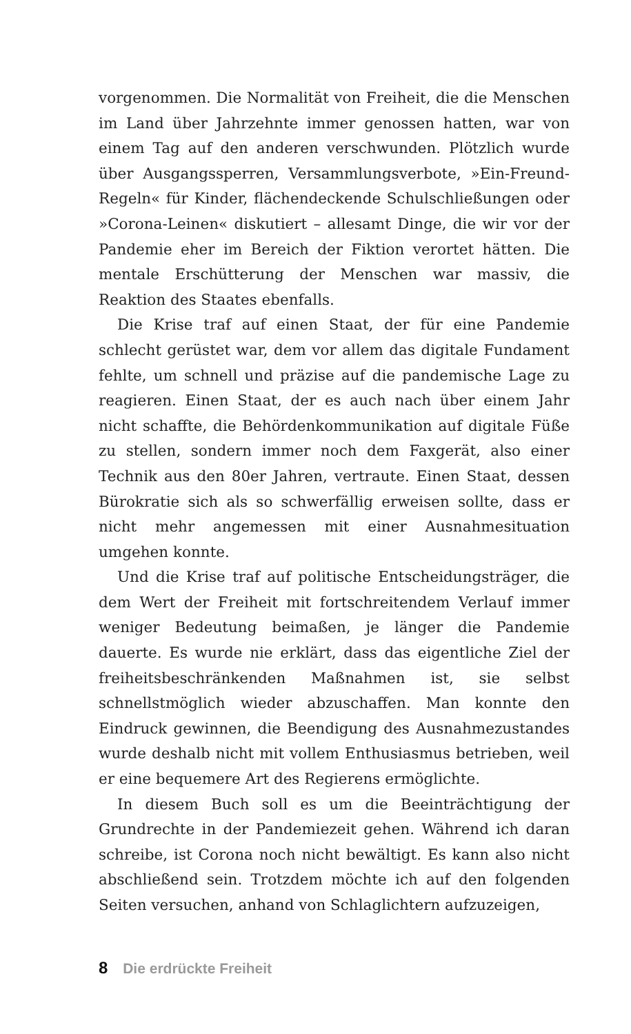vorgenommen. Die Normalität von Freiheit, die die Menschen im Land über Jahrzehnte immer genossen hatten, war von einem Tag auf den anderen verschwunden. Plötzlich wurde über Ausgangssperren, Versammlungsverbote, »Ein-Freund-Regeln« für Kinder, flächendeckende Schulschließungen oder »Corona-Leinen« diskutiert – allesamt Dinge, die wir vor der Pandemie eher im Bereich der Fiktion verortet hätten. Die mentale Erschütterung der Menschen war massiv, die Reaktion des Staates ebenfalls.
Die Krise traf auf einen Staat, der für eine Pandemie schlecht gerüstet war, dem vor allem das digitale Fundament fehlte, um schnell und präzise auf die pandemische Lage zu reagieren. Einen Staat, der es auch nach über einem Jahr nicht schaffte, die Behördenkommunikation auf digitale Füße zu stellen, sondern immer noch dem Faxgerät, also einer Technik aus den 80er Jahren, vertraute. Einen Staat, dessen Bürokratie sich als so schwerfällig erweisen sollte, dass er nicht mehr angemessen mit einer Ausnahmesituation umgehen konnte.
Und die Krise traf auf politische Entscheidungsträger, die dem Wert der Freiheit mit fortschreitendem Verlauf immer weniger Bedeutung beimaßen, je länger die Pandemie dauerte. Es wurde nie erklärt, dass das eigentliche Ziel der freiheitsbeschränkenden Maßnahmen ist, sie selbst schnellstmöglich wieder abzuschaffen. Man konnte den Eindruck gewinnen, die Beendigung des Ausnahmezustandes wurde deshalb nicht mit vollem Enthusiasmus betrieben, weil er eine bequemere Art des Regierens ermöglichte.
In diesem Buch soll es um die Beeinträchtigung der Grundrechte in der Pandemiezeit gehen. Während ich daran schreibe, ist Corona noch nicht bewältigt. Es kann also nicht abschließend sein. Trotzdem möchte ich auf den folgenden Seiten versuchen, anhand von Schlaglichtern aufzuzeigen,
8 Die erdrückte Freiheit